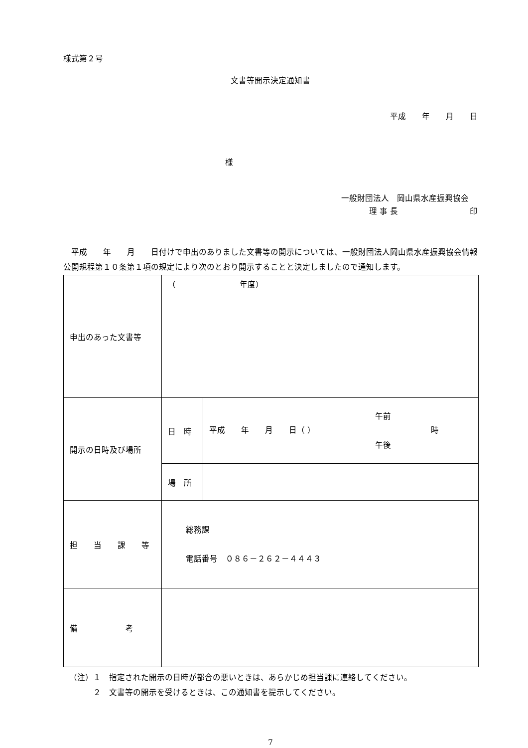様式第２号
文書等開示決定通知書
平成　　年　　月　　日
様
一般財団法人　岡山県水産振興協会
理 事 長　　　　　　　　　印
　平成　　年　　月　　日付けで申出のありました文書等の開示については、一般財団法人岡山県水産振興協会情報公開規程第１０条第１項の規定により次のとおり開示することと決定しましたので通知します。
| 申出のあった文書等 | （ 年度） | |
| 開示の日時及び場所 | 日 時 | 平成 年 月 日（ ） 午前 午後 時 |
| | 場 所 | |
| 担 当 課 等 | 総務課 電話番号 ０８６－２６２－４４４３ | |
| 備 考 | | |
（注）１　指定された開示の日時が都合の悪いときは、あらかじめ担当課に連絡してください。
２　文書等の開示を受けるときは、この通知書を提示してください。
7